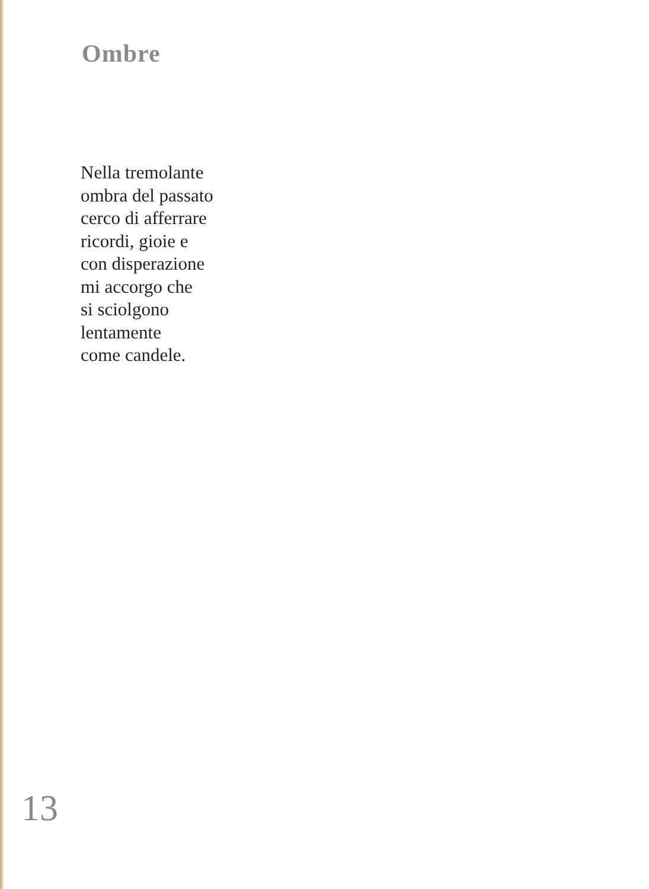Ombre
Nella tremolante
ombra del passato
cerco di afferrare
ricordi, gioie e
con disperazione
mi accorgo che
si sciolgono
lentamente
come candele.
13